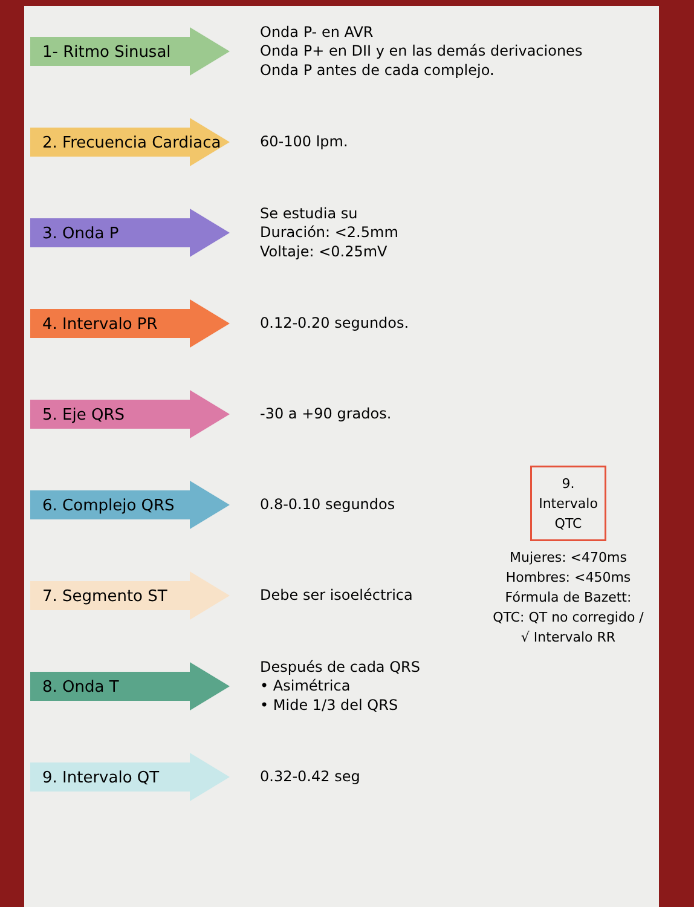1- Ritmo Sinusal
Onda P- en AVR
Onda P+ en DII y en las demás derivaciones
Onda P antes de cada complejo.
2. Frecuencia Cardiaca
60-100 lpm.
3. Onda P
Se estudia su
Duración: <2.5mm
Voltaje: <0.25mV
4. Intervalo PR
0.12-0.20 segundos.
5. Eje QRS
-30 a +90 grados.
6. Complejo QRS
0.8-0.10 segundos
7. Segmento ST
Debe ser isoeléctrica
8. Onda T
Después de cada QRS
• Asimétrica
• Mide 1/3 del QRS
9. Intervalo QT
0.32-0.42 seg
9. Intervalo QTC
Mujeres: <470ms
Hombres: <450ms
Fórmula de Bazett:
QTC: QT no corregido / √ Intervalo RR